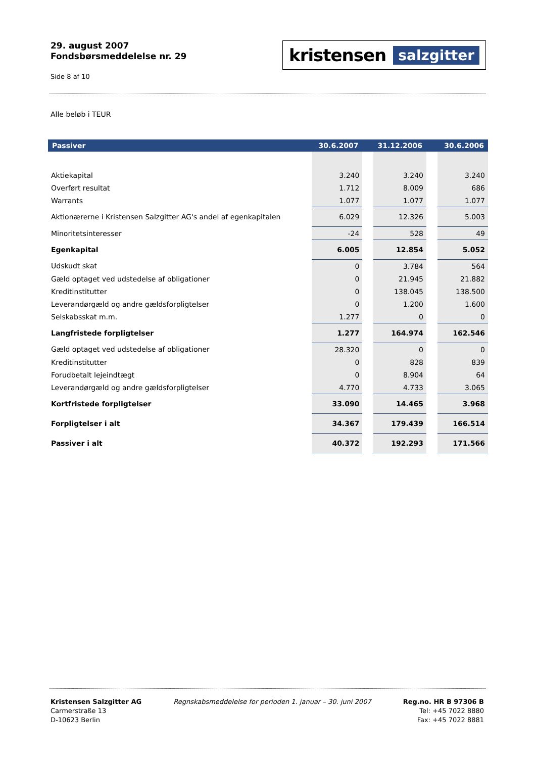29. august 2007
Fondsbørsmeddelelse nr. 29
Side 8 af 10
kristensen salzgitter
Alle beløb i TEUR
| Passiver | 30.6.2007 | | 31.12.2006 | | 30.6.2006 |
| --- | --- | --- | --- | --- | --- |
| Aktiekapital | 3.240 | | 3.240 | | 3.240 |
| Overført resultat | 1.712 | | 8.009 | | 686 |
| Warrants | 1.077 | | 1.077 | | 1.077 |
| Aktionærerne i Kristensen Salzgitter AG's andel af egenkapitalen | 6.029 | | 12.326 | | 5.003 |
| Minoritetsinteresser | -24 | | 528 | | 49 |
| Egenkapital | 6.005 | | 12.854 | | 5.052 |
| Udskudt skat | 0 | | 3.784 | | 564 |
| Gæld optaget ved udstedelse af obligationer | 0 | | 21.945 | | 21.882 |
| Kreditinstitutter | 0 | | 138.045 | | 138.500 |
| Leverandørgæld og andre gældsforpligtelser | 0 | | 1.200 | | 1.600 |
| Selskabsskat m.m. | 1.277 | | 0 | | 0 |
| Langfristede forpligtelser | 1.277 | | 164.974 | | 162.546 |
| Gæld optaget ved udstedelse af obligationer | 28.320 | | 0 | | 0 |
| Kreditinstitutter | 0 | | 828 | | 839 |
| Forudbetalt lejeindtægt | 0 | | 8.904 | | 64 |
| Leverandørgæld og andre gældsforpligtelser | 4.770 | | 4.733 | | 3.065 |
| Kortfristede forpligtelser | 33.090 | | 14.465 | | 3.968 |
| Forpligtelser i alt | 34.367 | | 179.439 | | 166.514 |
| Passiver i alt | 40.372 | | 192.293 | | 171.566 |
Kristensen Salzgitter AG
Carmerstraße 13
D-10623 Berlin
Regnskabsmeddelelse for perioden 1. januar – 30. juni 2007
Reg.no. HR B 97306 B
Tel: +45 7022 8880
Fax: +45 7022 8881